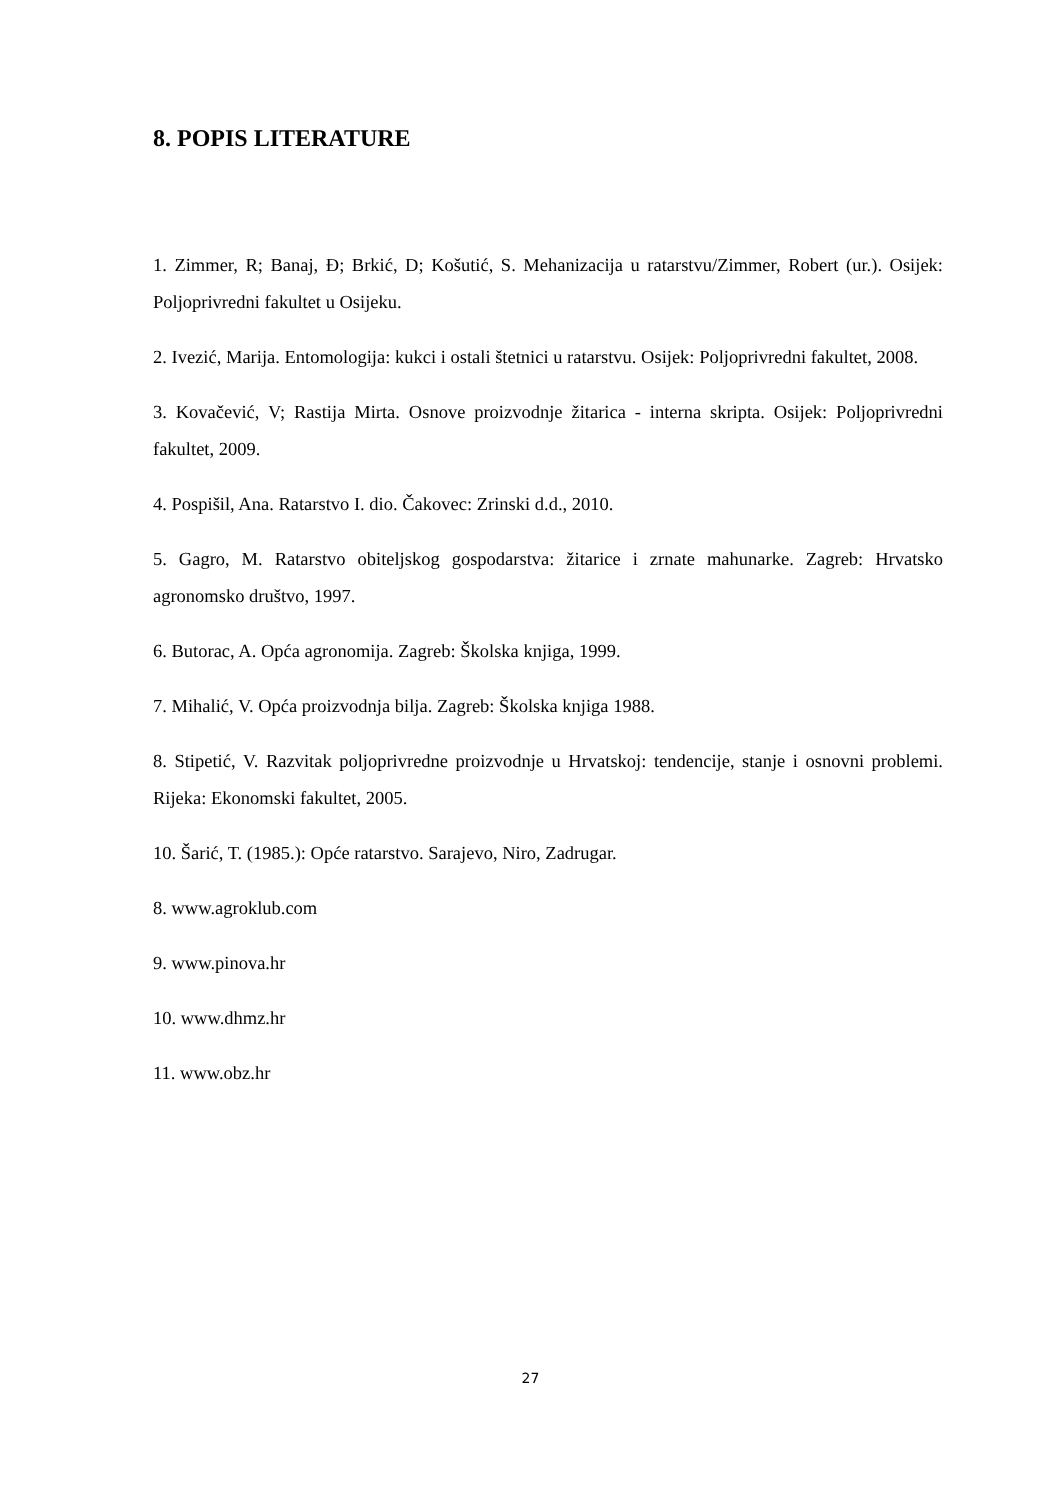8. POPIS LITERATURE
1. Zimmer, R; Banaj, Đ; Brkić, D; Košutić, S. Mehanizacija u ratarstvu/Zimmer, Robert (ur.). Osijek: Poljoprivredni fakultet u Osijeku.
2. Ivezić, Marija. Entomologija: kukci i ostali štetnici u ratarstvu. Osijek: Poljoprivredni fakultet, 2008.
3. Kovačević, V; Rastija Mirta. Osnove proizvodnje žitarica - interna skripta. Osijek: Poljoprivredni fakultet, 2009.
4. Pospišil, Ana. Ratarstvo I. dio. Čakovec: Zrinski d.d., 2010.
5. Gagro, M. Ratarstvo obiteljskog gospodarstva: žitarice i zrnate mahunarke. Zagreb: Hrvatsko agronomsko društvo, 1997.
6. Butorac, A. Opća agronomija. Zagreb: Školska knjiga, 1999.
7. Mihalić, V. Opća proizvodnja bilja. Zagreb: Školska knjiga 1988.
8. Stipetić, V. Razvitak poljoprivredne proizvodnje u Hrvatskoj: tendencije, stanje i osnovni problemi. Rijeka: Ekonomski fakultet, 2005.
10. Šarić, T. (1985.): Opće ratarstvo. Sarajevo, Niro, Zadrugar.
8. www.agroklub.com
9. www.pinova.hr
10. www.dhmz.hr
11. www.obz.hr
27